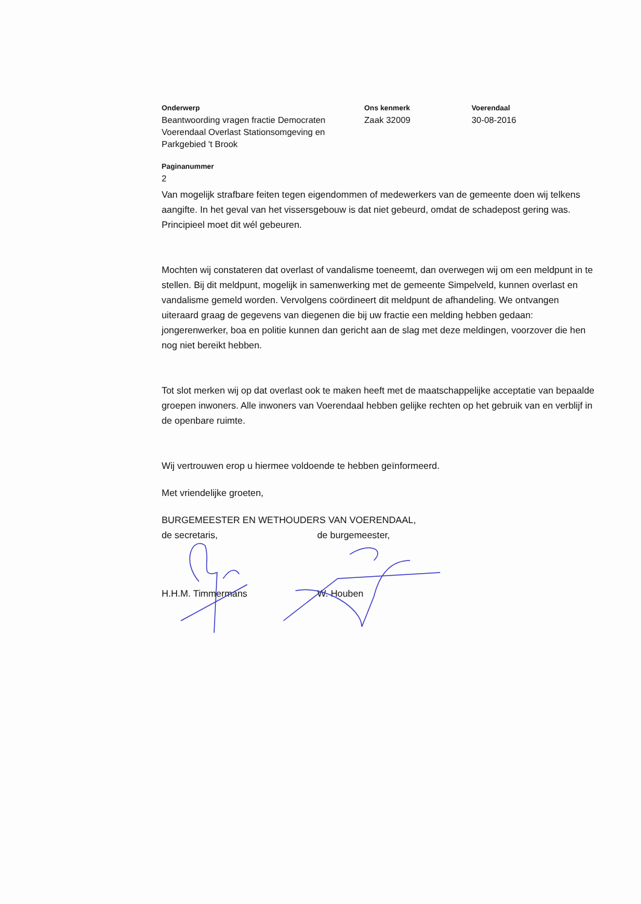Onderwerp
Beantwoording vragen fractie Democraten Voerendaal Overlast Stationsomgeving en Parkgebied 't Brook
Ons kenmerk
Zaak 32009
Voerendaal
30-08-2016
Paginanummer
2
Van mogelijk strafbare feiten tegen eigendommen of medewerkers van de gemeente doen wij telkens aangifte. In het geval van het vissersgebouw is dat niet gebeurd, omdat de schadepost gering was. Principieel moet dit wél gebeuren.
Mochten wij constateren dat overlast of vandalisme toeneemt, dan overwegen wij om een meldpunt in te stellen. Bij dit meldpunt, mogelijk in samenwerking met de gemeente Simpelveld, kunnen overlast en vandalisme gemeld worden. Vervolgens coördineert dit meldpunt de afhandeling. We ontvangen uiteraard graag de gegevens van diegenen die bij uw fractie een melding hebben gedaan: jongerenwerker, boa en politie kunnen dan gericht aan de slag met deze meldingen, voorzover die hen nog niet bereikt hebben.
Tot slot merken wij op dat overlast ook te maken heeft met de maatschappelijke acceptatie van bepaalde groepen inwoners. Alle inwoners van Voerendaal hebben gelijke rechten op het gebruik van en verblijf in de openbare ruimte.
Wij vertrouwen erop u hiermee voldoende te hebben geïnformeerd.
Met vriendelijke groeten,
BURGEMEESTER EN WETHOUDERS VAN VOERENDAAL,
de secretaris, de burgemeester,
H.H.M. Timmermans W. Houben